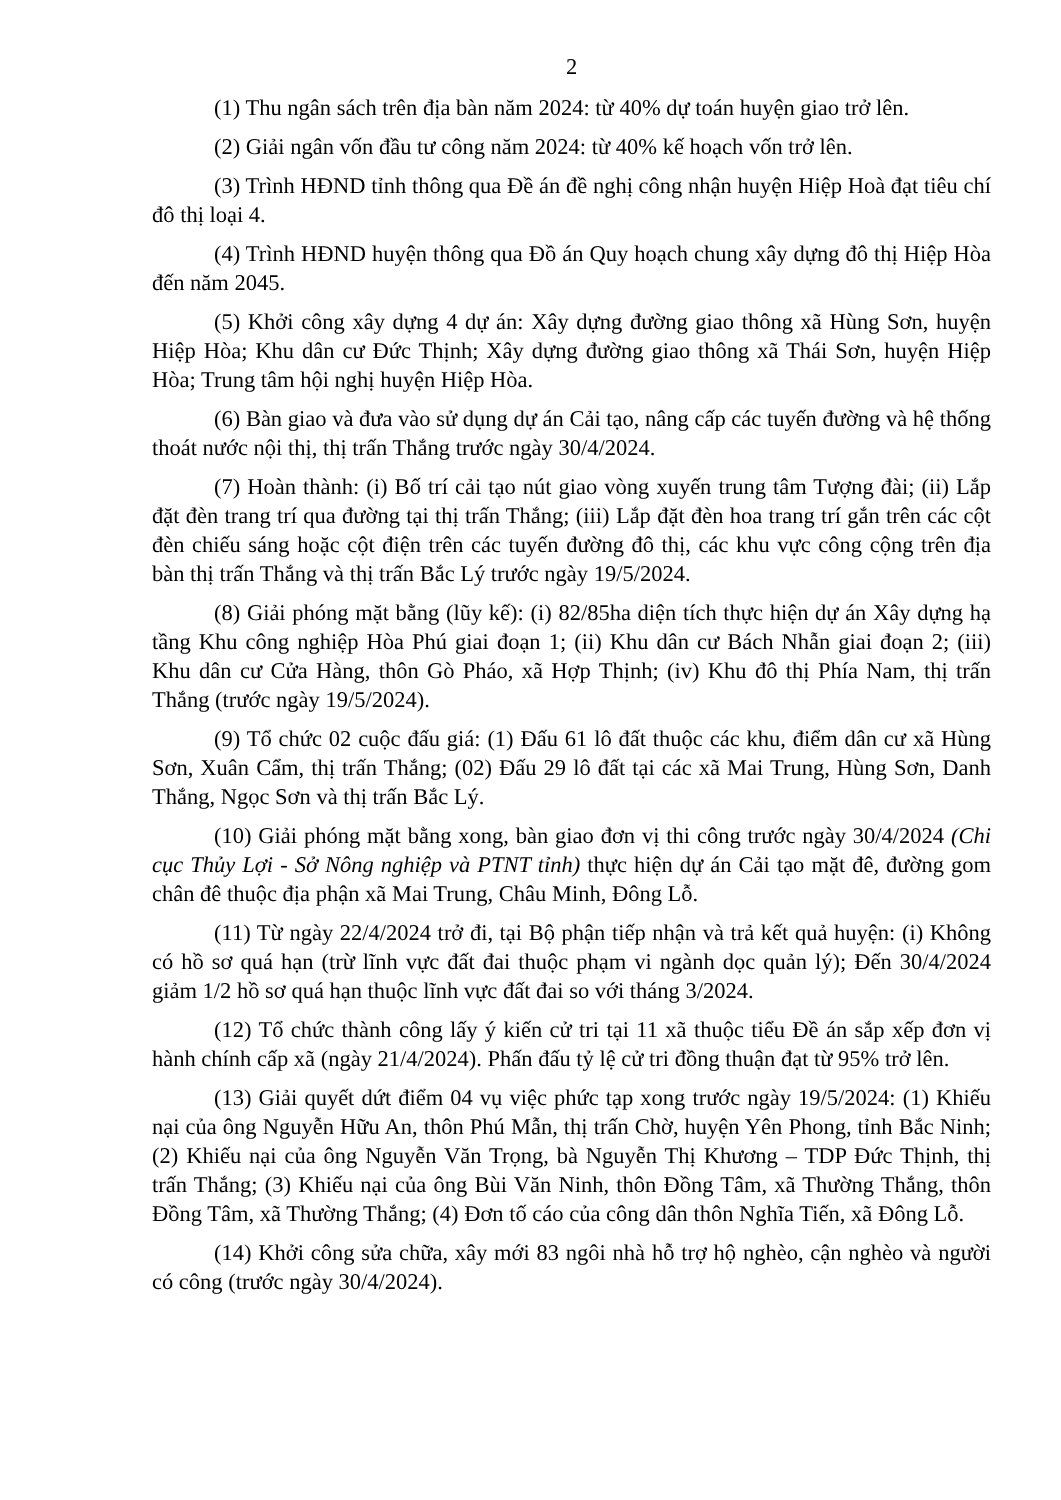2
(1) Thu ngân sách trên địa bàn năm 2024: từ 40% dự toán huyện giao trở lên.
(2) Giải ngân vốn đầu tư công năm 2024: từ 40% kế hoạch vốn trở lên.
(3) Trình HĐND tỉnh thông qua Đề án đề nghị công nhận huyện Hiệp Hoà đạt tiêu chí đô thị loại 4.
(4) Trình HĐND huyện thông qua Đồ án Quy hoạch chung xây dựng đô thị Hiệp Hòa đến năm 2045.
(5) Khởi công xây dựng 4 dự án: Xây dựng đường giao thông xã Hùng Sơn, huyện Hiệp Hòa; Khu dân cư Đức Thịnh; Xây dựng đường giao thông xã Thái Sơn, huyện Hiệp Hòa; Trung tâm hội nghị huyện Hiệp Hòa.
(6) Bàn giao và đưa vào sử dụng dự án Cải tạo, nâng cấp các tuyến đường và hệ thống thoát nước nội thị, thị trấn Thắng trước ngày 30/4/2024.
(7) Hoàn thành: (i) Bố trí cải tạo nút giao vòng xuyến trung tâm Tượng đài; (ii) Lắp đặt đèn trang trí qua đường tại thị trấn Thắng; (iii) Lắp đặt đèn hoa trang trí gắn trên các cột đèn chiếu sáng hoặc cột điện trên các tuyến đường đô thị, các khu vực công cộng trên địa bàn thị trấn Thắng và thị trấn Bắc Lý trước ngày 19/5/2024.
(8) Giải phóng mặt bằng (lũy kế): (i) 82/85ha diện tích thực hiện dự án Xây dựng hạ tầng Khu công nghiệp Hòa Phú giai đoạn 1; (ii) Khu dân cư Bách Nhẫn giai đoạn 2; (iii) Khu dân cư Cửa Hàng, thôn Gò Pháo, xã Hợp Thịnh; (iv) Khu đô thị Phía Nam, thị trấn Thắng (trước ngày 19/5/2024).
(9) Tổ chức 02 cuộc đấu giá: (1) Đấu 61 lô đất thuộc các khu, điểm dân cư xã Hùng Sơn, Xuân Cẩm, thị trấn Thắng; (02) Đấu 29 lô đất tại các xã Mai Trung, Hùng Sơn, Danh Thắng, Ngọc Sơn và thị trấn Bắc Lý.
(10) Giải phóng mặt bằng xong, bàn giao đơn vị thi công trước ngày 30/4/2024 (Chi cục Thủy Lợi - Sở Nông nghiệp và PTNT tỉnh) thực hiện dự án Cải tạo mặt đê, đường gom chân đê thuộc địa phận xã Mai Trung, Châu Minh, Đông Lỗ.
(11) Từ ngày 22/4/2024 trở đi, tại Bộ phận tiếp nhận và trả kết quả huyện: (i) Không có hồ sơ quá hạn (trừ lĩnh vực đất đai thuộc phạm vi ngành dọc quản lý); Đến 30/4/2024 giảm 1/2 hồ sơ quá hạn thuộc lĩnh vực đất đai so với tháng 3/2024.
(12) Tổ chức thành công lấy ý kiến cử tri tại 11 xã thuộc tiểu Đề án sắp xếp đơn vị hành chính cấp xã (ngày 21/4/2024). Phấn đấu tỷ lệ cử tri đồng thuận đạt từ 95% trở lên.
(13) Giải quyết dứt điểm 04 vụ việc phức tạp xong trước ngày 19/5/2024: (1) Khiếu nại của ông Nguyễn Hữu An, thôn Phú Mẫn, thị trấn Chờ, huyện Yên Phong, tỉnh Bắc Ninh; (2) Khiếu nại của ông Nguyễn Văn Trọng, bà Nguyễn Thị Khương – TDP Đức Thịnh, thị trấn Thắng; (3) Khiếu nại của ông Bùi Văn Ninh, thôn Đồng Tâm, xã Thường Thắng, thôn Đồng Tâm, xã Thường Thắng; (4) Đơn tố cáo của công dân thôn Nghĩa Tiến, xã Đông Lỗ.
(14) Khởi công sửa chữa, xây mới 83 ngôi nhà hỗ trợ hộ nghèo, cận nghèo và người có công (trước ngày 30/4/2024).